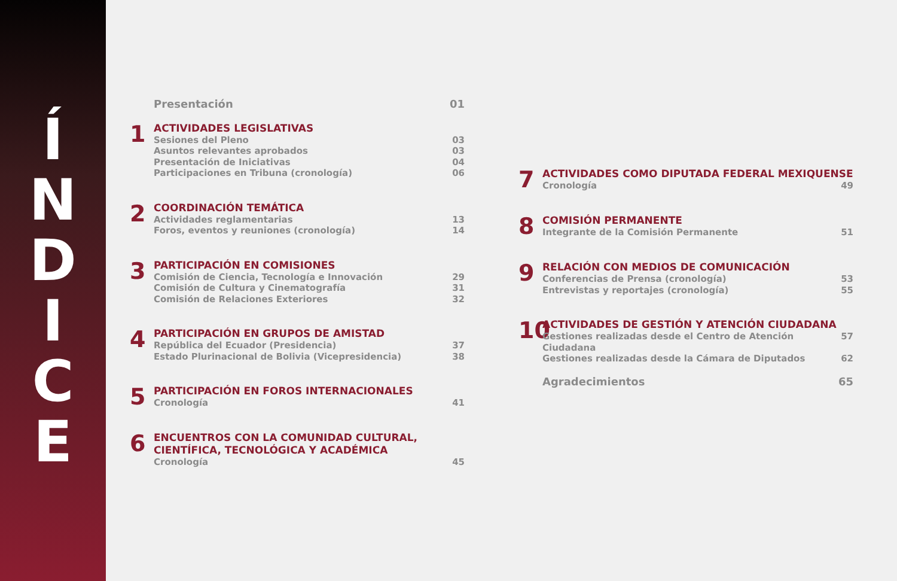Í
N
D
I
C
E
Presentación 01
1
ACTIVIDADES LEGISLATIVAS
Sesiones del Pleno 03
Asuntos relevantes aprobados 03
Presentación de Iniciativas 04
Participaciones en Tribuna (cronología) 06
2
COORDINACIÓN TEMÁTICA
Actividades reglamentarias 13
Foros, eventos y reuniones (cronología) 14
3
PARTICIPACIÓN EN COMISIONES
Comisión de Ciencia, Tecnología e Innovación 29
Comisión de Cultura y Cinematografía 31
Comisión de Relaciones Exteriores 32
4
PARTICIPACIÓN EN GRUPOS DE AMISTAD
República del Ecuador (Presidencia) 37
Estado Plurinacional de Bolivia (Vicepresidencia) 38
5
PARTICIPACIÓN EN FOROS INTERNACIONALES
Cronología 41
6
ENCUENTROS CON LA COMUNIDAD CULTURAL, CIENTÍFICA, TECNOLÓGICA Y ACADÉMICA
Cronología 45
7
ACTIVIDADES COMO DIPUTADA FEDERAL MEXIQUENSE
Cronología 49
8
COMISIÓN PERMANENTE
Integrante de la Comisión Permanente 51
9
RELACIÓN CON MEDIOS DE COMUNICACIÓN
Conferencias de Prensa (cronología) 53
Entrevistas y reportajes (cronología) 55
10
ACTIVIDADES DE GESTIÓN Y ATENCIÓN CIUDADANA
Gestiones realizadas desde el Centro de Atención Ciudadana 57
Gestiones realizadas desde la Cámara de Diputados 62
Agradecimientos 65